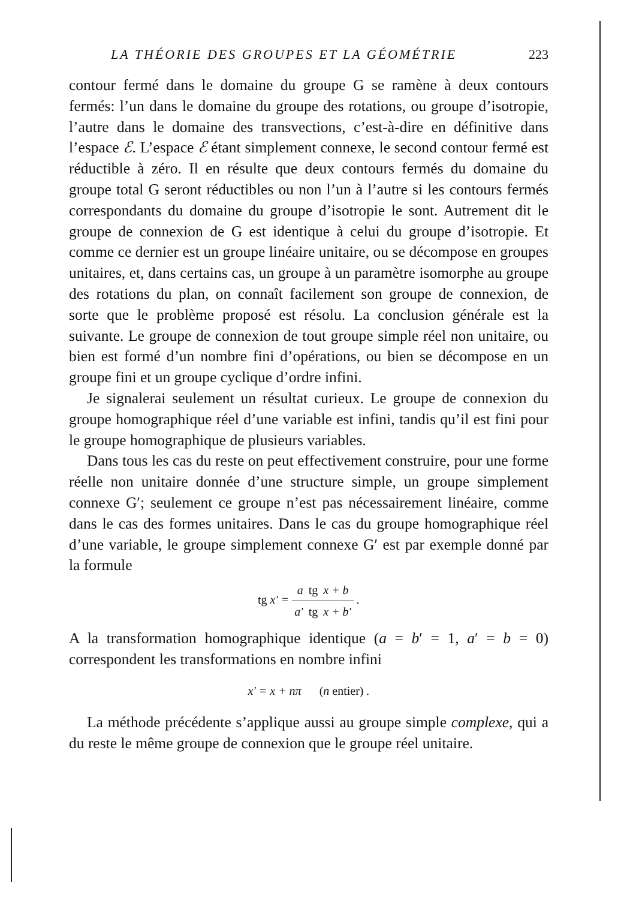LA THÉORIE DES GROUPES ET LA GÉOMÉTRIE 223
contour fermé dans le domaine du groupe G se ramène à deux contours fermés: l’un dans le domaine du groupe des rotations, ou groupe d’isotropie, l’autre dans le domaine des transvections, c’est-à-dire en définitive dans l’espace ℰ. L’espace ℰ étant simplement connexe, le second contour fermé est réductible à zéro. Il en résulte que deux contours fermés du domaine du groupe total G seront réductibles ou non l’un à l’autre si les contours fermés correspondants du domaine du groupe d’isotropie le sont. Autrement dit le groupe de connexion de G est identique à celui du groupe d’isotropie. Et comme ce dernier est un groupe linéaire unitaire, ou se décompose en groupes unitaires, et, dans certains cas, un groupe à un paramètre isomorphe au groupe des rotations du plan, on connaît facilement son groupe de connexion, de sorte que le problème proposé est résolu. La conclusion générale est la suivante. Le groupe de connexion de tout groupe simple réel non unitaire, ou bien est formé d’un nombre fini d’opérations, ou bien se décompose en un groupe fini et un groupe cyclique d’ordre infini.
Je signalerai seulement un résultat curieux. Le groupe de connexion du groupe homographique réel d’une variable est infini, tandis qu’il est fini pour le groupe homographique de plusieurs variables.
Dans tous les cas du reste on peut effectivement construire, pour une forme réelle non unitaire donnée d’une structure simple, un groupe simplement connexe G′; seulement ce groupe n’est pas nécessairement linéaire, comme dans le cas des formes unitaires. Dans le cas du groupe homographique réel d’une variable, le groupe simplement connexe G′ est par exemple donné par la formule
tg x′ = a tg x + b a′ tg x + b′ .
A la transformation homographique identique (a = b′ = 1, a′ = b = 0) correspondent les transformations en nombre infini
x′ = x + nπ (n entier) .
La méthode précédente s’applique aussi au groupe simple complexe, qui a du reste le même groupe de connexion que le groupe réel unitaire.